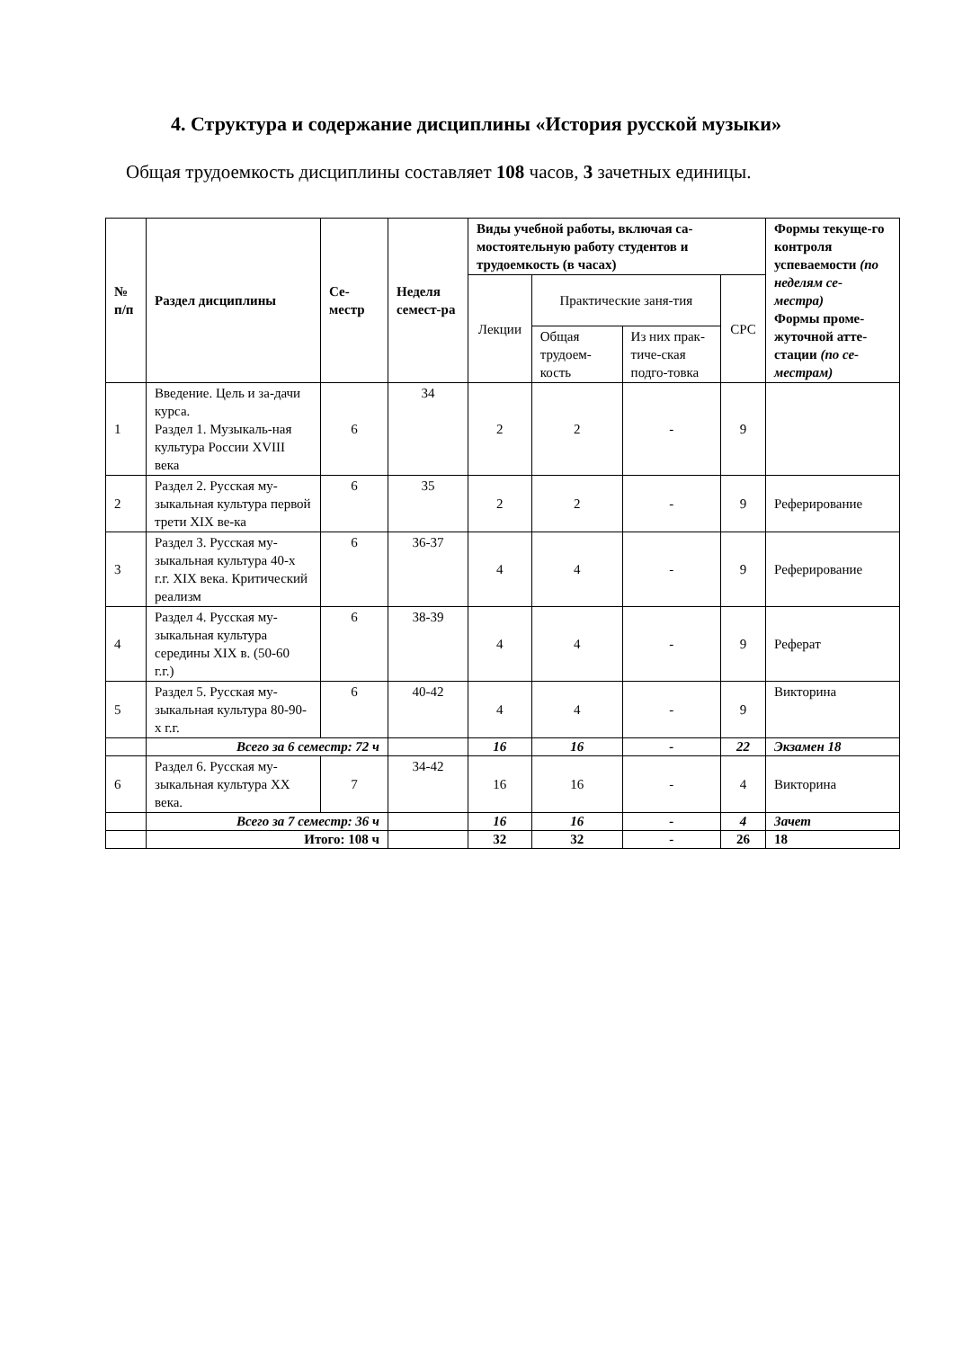4. Структура и содержание дисциплины «История русской музыки»
Общая трудоемкость дисциплины составляет 108 часов, 3 зачетных единицы.
| № п/п | Раздел дисциплины | Се- местр | Неделя семест-ра | Виды учебной работы, включая са-мостоятельную работу студентов и трудоемкость (в часах) | | | | Формы текуще-го контроля успеваемости (по неделям се-местра) Формы проме-жуточной атте-стации (по се-местрам) |
| --- | --- | --- | --- | --- | --- | --- | --- | --- |
| | | | | Лекции | Практические заня-тия | | СРС | |
| | | | | | Общая трудоем-кость | Из них прак-тиче-ская подго-товка | | |
| 1 | Введение. Цель и за-дачи курса. Раздел 1. Музыкаль-ная культура России XVIII века | 6 | 34 | 2 | 2 | - | 9 | |
| 2 | Раздел 2. Русская му-зыкальная культура первой трети XIX ве-ка | 6 | 35 | 2 | 2 | - | 9 | Реферирование |
| 3 | Раздел 3. Русская му-зыкальная культура 40-х г.г. XIX века. Критический реализм | 6 | 36-37 | 4 | 4 | - | 9 | Реферирование |
| 4 | Раздел 4. Русская му-зыкальная культура середины XIX в. (50-60 г.г.) | 6 | 38-39 | 4 | 4 | - | 9 | Реферат |
| 5 | Раздел 5. Русская му-зыкальная культура 80-90-х г.г. | 6 | 40-42 | 4 | 4 | - | 9 | Викторина |
| | Всего за 6 семестр: 72 ч | | | 16 | 16 | - | 22 | Экзамен 18 |
| 6 | Раздел 6. Русская му-зыкальная культура XX века. | 7 | 34-42 | 16 | 16 | - | 4 | Викторина |
| | Всего за 7 семестр: 36 ч | | | 16 | 16 | - | 4 | Зачет |
| | Итого: 108 ч | | | 32 | 32 | - | 26 | 18 |